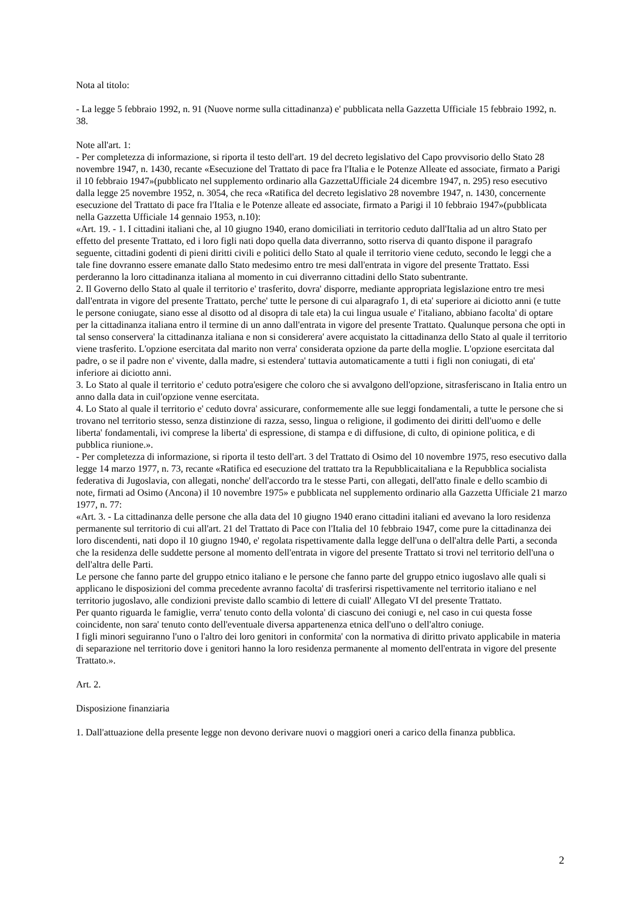Nota al titolo:
- La legge 5 febbraio 1992, n. 91 (Nuove norme sulla cittadinanza) e' pubblicata nella Gazzetta Ufficiale 15 febbraio 1992, n. 38.
Note all'art. 1:
- Per completezza di informazione, si riporta il testo dell'art. 19 del decreto legislativo del Capo provvisorio dello Stato 28 novembre 1947, n. 1430, recante «Esecuzione del Trattato di pace fra l'Italia e le Potenze Alleate ed associate, firmato a Parigi il 10 febbraio 1947»(pubblicato nel supplemento ordinario alla GazzettaUfficiale 24 dicembre 1947, n. 295) reso esecutivo dalla legge 25 novembre 1952, n. 3054, che reca «Ratifica del decreto legislativo 28 novembre 1947, n. 1430, concernente esecuzione del Trattato di pace fra l'Italia e le Potenze alleate ed associate, firmato a Parigi il 10 febbraio 1947»(pubblicata nella Gazzetta Ufficiale 14 gennaio 1953, n.10):
«Art. 19. - 1. I cittadini italiani che, al 10 giugno 1940, erano domiciliati in territorio ceduto dall'Italia ad un altro Stato per effetto del presente Trattato, ed i loro figli nati dopo quella data diverranno, sotto riserva di quanto dispone il paragrafo seguente, cittadini godenti di pieni diritti civili e politici dello Stato al quale il territorio viene ceduto, secondo le leggi che a tale fine dovranno essere emanate dallo Stato medesimo entro tre mesi dall'entrata in vigore del presente Trattato. Essi perderanno la loro cittadinanza italiana al momento in cui diverranno cittadini dello Stato subentrante.
2. Il Governo dello Stato al quale il territorio e' trasferito, dovra' disporre, mediante appropriata legislazione entro tre mesi dall'entrata in vigore del presente Trattato, perche' tutte le persone di cui alparagrafo 1, di eta' superiore ai diciotto anni (e tutte le persone coniugate, siano esse al disotto od al disopra di tale eta) la cui lingua usuale e' l'italiano, abbiano facolta' di optare per la cittadinanza italiana entro il termine di un anno dall'entrata in vigore del presente Trattato. Qualunque persona che opti in tal senso conservera' la cittadinanza italiana e non si considerera' avere acquistato la cittadinanza dello Stato al quale il territorio viene trasferito. L'opzione esercitata dal marito non verra' considerata opzione da parte della moglie. L'opzione esercitata dal padre, o se il padre non e' vivente, dalla madre, si estendera' tuttavia automaticamente a tutti i figli non coniugati, di eta' inferiore ai diciotto anni.
3. Lo Stato al quale il territorio e' ceduto potra'esigere che coloro che si avvalgono dell'opzione, sitrasferiscano in Italia entro un anno dalla data in cuil'opzione venne esercitata.
4. Lo Stato al quale il territorio e' ceduto dovra' assicurare, conformemente alle sue leggi fondamentali, a tutte le persone che si trovano nel territorio stesso, senza distinzione di razza, sesso, lingua o religione, il godimento dei diritti dell'uomo e delle liberta' fondamentali, ivi comprese la liberta' di espressione, di stampa e di diffusione, di culto, di opinione politica, e di pubblica riunione.».
- Per completezza di informazione, si riporta il testo dell'art. 3 del Trattato di Osimo del 10 novembre 1975, reso esecutivo dalla legge 14 marzo 1977, n. 73, recante «Ratifica ed esecuzione del trattato tra la Repubblicaitaliana e la Repubblica socialista federativa di Jugoslavia, con allegati, nonche' dell'accordo tra le stesse Parti, con allegati, dell'atto finale e dello scambio di note, firmati ad Osimo (Ancona) il 10 novembre 1975» e pubblicata nel supplemento ordinario alla Gazzetta Ufficiale 21 marzo 1977, n. 77:
«Art. 3. - La cittadinanza delle persone che alla data del 10 giugno 1940 erano cittadini italiani ed avevano la loro residenza permanente sul territorio di cui all'art. 21 del Trattato di Pace con l'Italia del 10 febbraio 1947, come pure la cittadinanza dei loro discendenti, nati dopo il 10 giugno 1940, e' regolata rispettivamente dalla legge dell'una o dell'altra delle Parti, a seconda che la residenza delle suddette persone al momento dell'entrata in vigore del presente Trattato si trovi nel territorio dell'una o dell'altra delle Parti.
Le persone che fanno parte del gruppo etnico italiano e le persone che fanno parte del gruppo etnico iugoslavo alle quali si applicano le disposizioni del comma precedente avranno facolta' di trasferirsi rispettivamente nel territorio italiano e nel territorio jugoslavo, alle condizioni previste dallo scambio di lettere di cuiall' Allegato VI del presente Trattato.
Per quanto riguarda le famiglie, verra' tenuto conto della volonta' di ciascuno dei coniugi e, nel caso in cui questa fosse coincidente, non sara' tenuto conto dell'eventuale diversa appartenenza etnica dell'uno o dell'altro coniuge.
I figli minori seguiranno l'uno o l'altro dei loro genitori in conformita' con la normativa di diritto privato applicabile in materia di separazione nel territorio dove i genitori hanno la loro residenza permanente al momento dell'entrata in vigore del presente Trattato.».
Art. 2.
Disposizione finanziaria
1. Dall'attuazione della presente legge non devono derivare nuovi o maggiori oneri a carico della finanza pubblica.
2